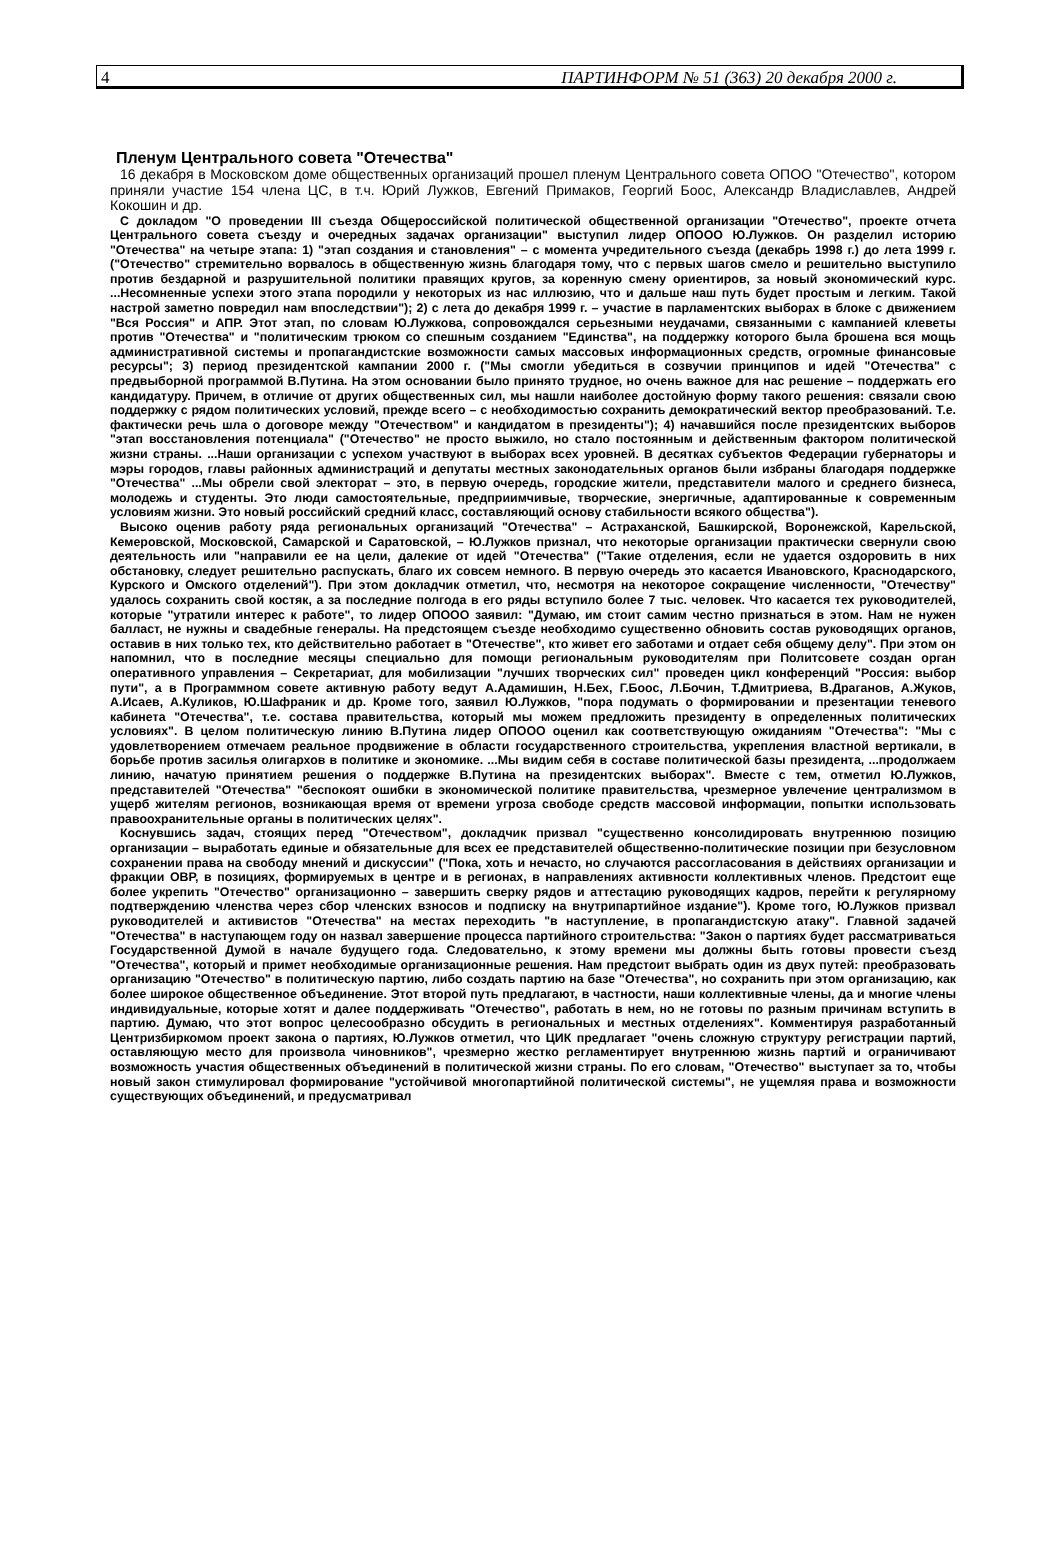4 ПАРТИНФОРМ № 51 (363) 20 декабря 2000 г.
Пленум Центрального совета "Отечества"
16 декабря в Московском доме общественных организаций прошел пленум Центрального совета ОПОО "Отечество", котором приняли участие 154 члена ЦС, в т.ч. Юрий Лужков, Евгений Примаков, Георгий Боос, Александр Владиславлев, Андрей Кокошин и др.
С докладом "О проведении III съезда Общероссийской политической общественной организации "Отечество", проекте отчета Центрального совета съезду и очередных задачах организации" выступил лидер ОПООО Ю.Лужков. Он разделил историю "Отечества" на четыре этапа: 1) "этап создания и становления" – с момента учредительного съезда (декабрь 1998 г.) до лета 1999 г. ("Отечество" стремительно ворвалось в общественную жизнь благодаря тому, что с первых шагов смело и решительно выступило против бездарной и разрушительной политики правящих кругов, за коренную смену ориентиров, за новый экономический курс. ...Несомненные успехи этого этапа породили у некоторых из нас иллюзию, что и дальше наш путь будет простым и легким. Такой настрой заметно повредил нам впоследствии"); 2) с лета до декабря 1999 г. – участие в парламентских выборах в блоке с движением "Вся Россия" и АПР. Этот этап, по словам Ю.Лужкова, сопровождался серьезными неудачами, связанными с кампанией клеветы против "Отечества" и "политическим трюком со спешным созданием "Единства", на поддержку которого была брошена вся мощь административной системы и пропагандистские возможности самых массовых информационных средств, огромные финансовые ресурсы"; 3) период президентской кампании 2000 г. ("Мы смогли убедиться в созвучии принципов и идей "Отечества" с предвыборной программой В.Путина. На этом основании было принято трудное, но очень важное для нас решение – поддержать его кандидатуру. Причем, в отличие от других общественных сил, мы нашли наиболее достойную форму такого решения: связали свою поддержку с рядом политических условий, прежде всего – с необходимостью сохранить демократический вектор преобразований. Т.е. фактически речь шла о договоре между "Отечеством" и кандидатом в президенты"); 4) начавшийся после президентских выборов "этап восстановления потенциала" ("Отечество" не просто выжило, но стало постоянным и действенным фактором политической жизни страны. ...Наши организации с успехом участвуют в выборах всех уровней. В десятках субъектов Федерации губернаторы и мэры городов, главы районных администраций и депутаты местных законодательных органов были избраны благодаря поддержке "Отечества" ...Мы обрели свой электорат – это, в первую очередь, городские жители, представители малого и среднего бизнеса, молодежь и студенты. Это люди самостоятельные, предприимчивые, творческие, энергичные, адаптированные к современным условиям жизни. Это новый российский средний класс, составляющий основу стабильности всякого общества").
Высоко оценив работу ряда региональных организаций "Отечества" – Астраханской, Башкирской, Воронежской, Карельской, Кемеровской, Московской, Самарской и Саратовской, – Ю.Лужков признал, что некоторые организации практически свернули свою деятельность или "направили ее на цели, далекие от идей "Отечества" ("Такие отделения, если не удается оздоровить в них обстановку, следует решительно распускать, благо их совсем немного. В первую очередь это касается Ивановского, Краснодарского, Курского и Омского отделений"). При этом докладчик отметил, что, несмотря на некоторое сокращение численности, "Отечеству" удалось сохранить свой костяк, а за последние полгода в его ряды вступило более 7 тыс. человек. Что касается тех руководителей, которые "утратили интерес к работе", то лидер ОПООО заявил: "Думаю, им стоит самим честно признаться в этом. Нам не нужен балласт, не нужны и свадебные генералы. На предстоящем съезде необходимо существенно обновить состав руководящих органов, оставив в них только тех, кто действительно работает в "Отечестве", кто живет его заботами и отдает себя общему делу". При этом он напомнил, что в последние месяцы специально для помощи региональным руководителям при Политсовете создан орган оперативного управления – Секретариат, для мобилизации "лучших творческих сил" проведен цикл конференций "Россия: выбор пути", а в Программном совете активную работу ведут А.Адамишин, Н.Бех, Г.Боос, Л.Бочин, Т.Дмитриева, В.Драганов, А.Жуков, А.Исаев, А.Куликов, Ю.Шафраник и др. Кроме того, заявил Ю.Лужков, "пора подумать о формировании и презентации теневого кабинета "Отечества", т.е. состава правительства, который мы можем предложить президенту в определенных политических условиях". В целом политическую линию В.Путина лидер ОПООО оценил как соответствующую ожиданиям "Отечества": "Мы с удовлетворением отмечаем реальное продвижение в области государственного строительства, укрепления властной вертикали, в борьбе против засилья олигархов в политике и экономике. ...Мы видим себя в составе политической базы президента, ...продолжаем линию, начатую принятием решения о поддержке В.Путина на президентских выборах". Вместе с тем, отметил Ю.Лужков, представителей "Отечества" "беспокоят ошибки в экономической политике правительства, чрезмерное увлечение централизмом в ущерб жителям регионов, возникающая время от времени угроза свободе средств массовой информации, попытки использовать правоохранительные органы в политических целях".
Коснувшись задач, стоящих перед "Отечеством", докладчик призвал "существенно консолидировать внутреннюю позицию организации – выработать единые и обязательные для всех ее представителей общественно-политические позиции при безусловном сохранении права на свободу мнений и дискуссии" ("Пока, хоть и нечасто, но случаются рассогласования в действиях организации и фракции ОВР, в позициях, формируемых в центре и в регионах, в направлениях активности коллективных членов. Предстоит еще более укрепить "Отечество" организационно – завершить сверку рядов и аттестацию руководящих кадров, перейти к регулярному подтверждению членства через сбор членских взносов и подписку на внутрипартийное издание"). Кроме того, Ю.Лужков призвал руководителей и активистов "Отечества" на местах переходить "в наступление, в пропагандистскую атаку". Главной задачей "Отечества" в наступающем году он назвал завершение процесса партийного строительства: "Закон о партиях будет рассматриваться Государственной Думой в начале будущего года. Следовательно, к этому времени мы должны быть готовы провести съезд "Отечества", который и примет необходимые организационные решения. Нам предстоит выбрать один из двух путей: преобразовать организацию "Отечество" в политическую партию, либо создать партию на базе "Отечества", но сохранить при этом организацию, как более широкое общественное объединение. Этот второй путь предлагают, в частности, наши коллективные члены, да и многие члены индивидуальные, которые хотят и далее поддерживать "Отечество", работать в нем, но не готовы по разным причинам вступить в партию. Думаю, что этот вопрос целесообразно обсудить в региональных и местных отделениях". Комментируя разработанный Центризбиркомом проект закона о партиях, Ю.Лужков отметил, что ЦИК предлагает "очень сложную структуру регистрации партий, оставляющую место для произвола чиновников", чрезмерно жестко регламентирует внутреннюю жизнь партий и ограничивают возможность участия общественных объединений в политической жизни страны. По его словам, "Отечество" выступает за то, чтобы новый закон стимулировал формирование "устойчивой многопартийной политической системы", не ущемляя права и возможности существующих объединений, и предусматривал